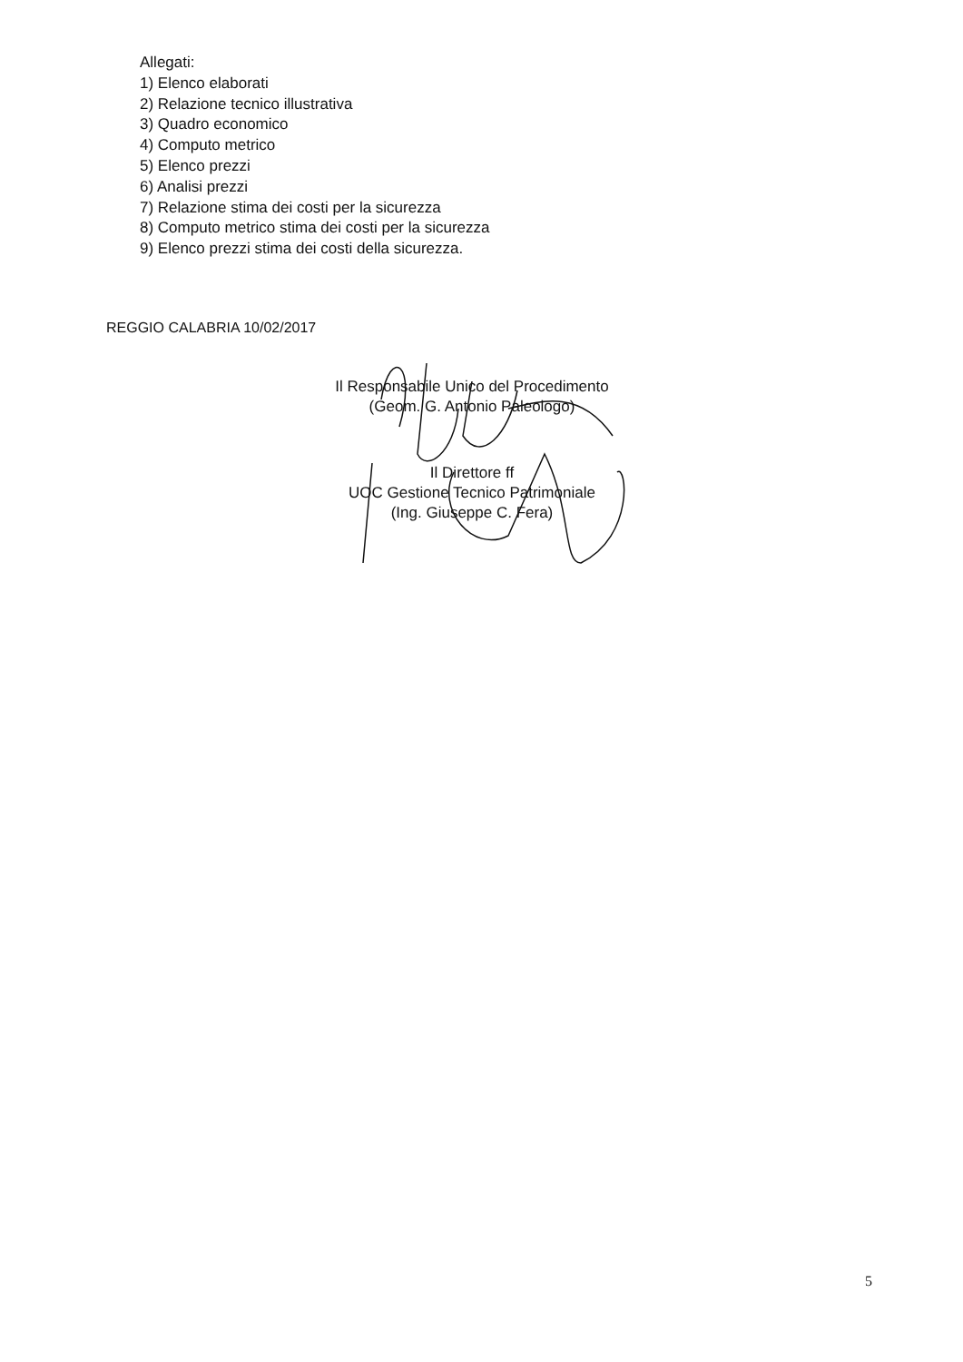Allegati:
1) Elenco elaborati
2) Relazione tecnico illustrativa
3) Quadro economico
4) Computo metrico
5) Elenco prezzi
6) Analisi prezzi
7) Relazione stima dei costi per la sicurezza
8) Computo metrico stima dei costi per la sicurezza
9) Elenco prezzi stima dei costi della sicurezza.
REGGIO CALABRIA 10/02/2017
Il Responsabile Unico del Procedimento
(Geom. G. Antonio Paleologo)
Il Direttore ff
UOC Gestione Tecnico Patrimoniale
(Ing. Giuseppe C. Fera)
5